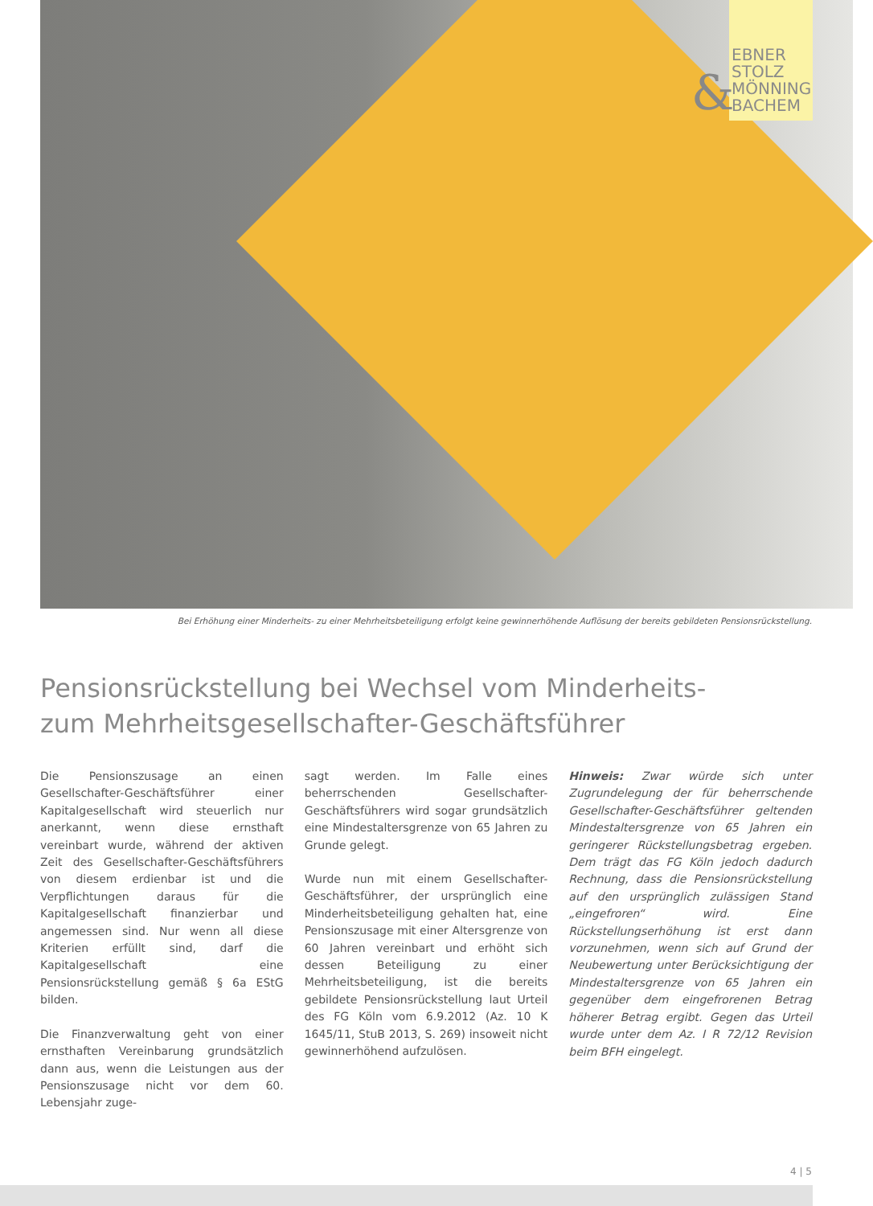&
EBNER
STOLZ
MÖNNING
BACHEM
Bei Erhöhung einer Minderheits- zu einer Mehrheitsbeteiligung erfolgt keine gewinnerhöhende Auflösung der bereits gebildeten Pensionsrückstellung.
Pensionsrückstellung bei Wechsel vom Minderheits-
zum Mehrheitsgesellschafter-Geschäftsführer
Die Pensionszusage an einen Gesellschafter-Geschäftsführer einer Kapitalgesellschaft wird steuerlich nur anerkannt, wenn diese ernsthaft vereinbart wurde, während der aktiven Zeit des Gesellschafter-Geschäftsführers von diesem erdienbar ist und die Verpflichtungen daraus für die Kapitalgesellschaft finanzierbar und angemessen sind. Nur wenn all diese Kriterien erfüllt sind, darf die Kapitalgesellschaft eine Pensionsrückstellung gemäß § 6a EStG bilden.
Die Finanzverwaltung geht von einer ernsthaften Vereinbarung grundsätzlich dann aus, wenn die Leistungen aus der Pensionszusage nicht vor dem 60. Lebensjahr zuge-
sagt werden. Im Falle eines beherrschenden Gesellschafter-Geschäftsführers wird sogar grundsätzlich eine Mindestaltersgrenze von 65 Jahren zu Grunde gelegt.
Wurde nun mit einem Gesellschafter-Geschäftsführer, der ursprünglich eine Minderheitsbeteiligung gehalten hat, eine Pensionszusage mit einer Altersgrenze von 60 Jahren vereinbart und erhöht sich dessen Beteiligung zu einer Mehrheitsbeteiligung, ist die bereits gebildete Pensionsrückstellung laut Urteil des FG Köln vom 6.9.2012 (Az. 10 K 1645/11, StuB 2013, S. 269) insoweit nicht gewinnerhöhend aufzulösen.
Hinweis: Zwar würde sich unter Zugrundelegung der für beherrschende Gesellschafter-Geschäftsführer geltenden Mindestaltersgrenze von 65 Jahren ein geringerer Rückstellungsbetrag ergeben. Dem trägt das FG Köln jedoch dadurch Rechnung, dass die Pensionsrückstellung auf den ursprünglich zulässigen Stand „eingefroren“ wird. Eine Rückstellungserhöhung ist erst dann vorzunehmen, wenn sich auf Grund der Neubewertung unter Berücksichtigung der Mindestaltersgrenze von 65 Jahren ein gegenüber dem eingefrorenen Betrag höherer Betrag ergibt. Gegen das Urteil wurde unter dem Az. I R 72/12 Revision beim BFH eingelegt.
4 | 5